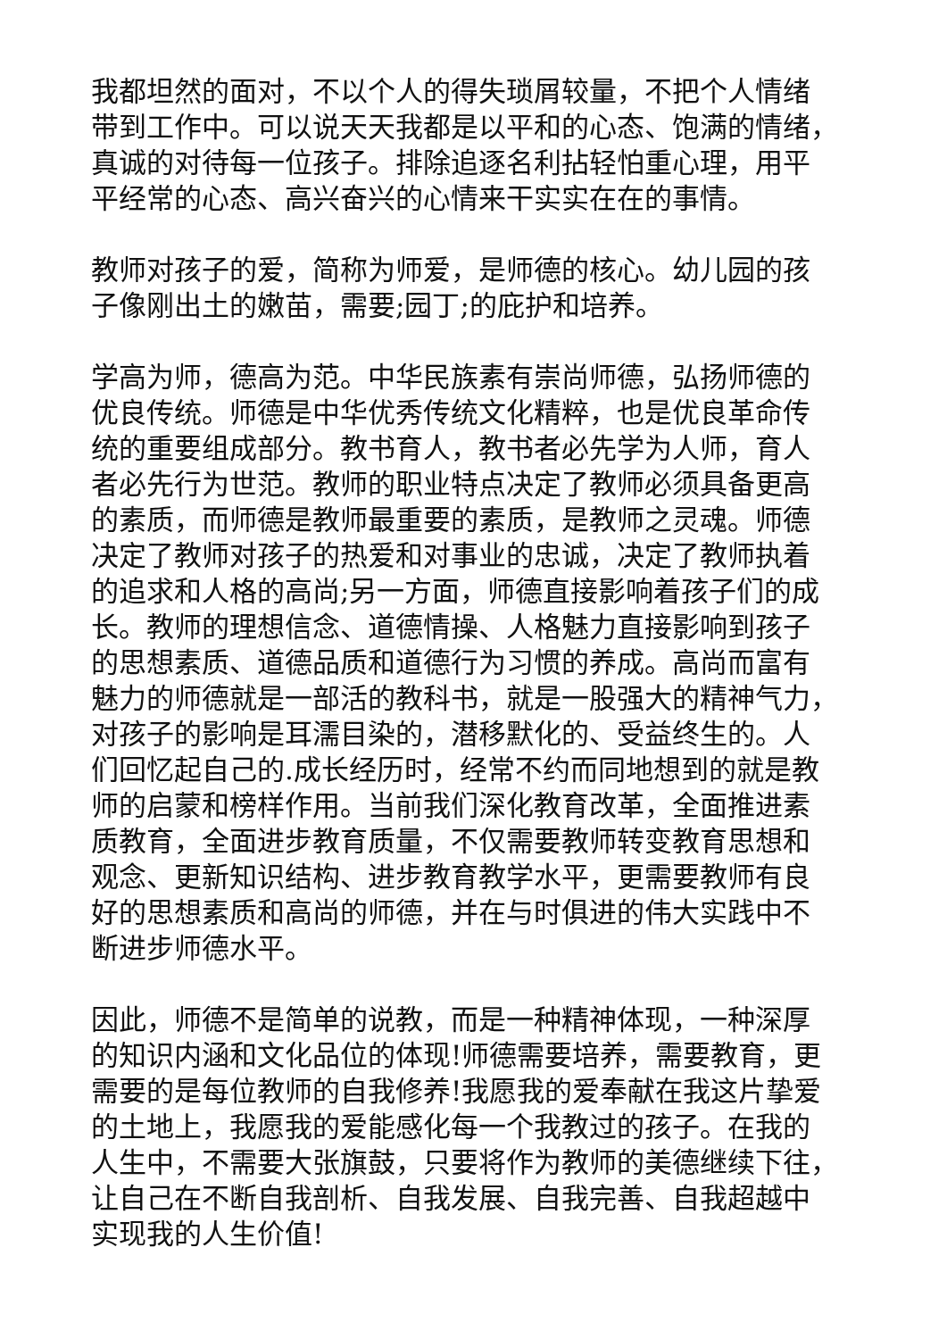我都坦然的面对，不以个人的得失琐屑较量，不把个人情绪
带到工作中。可以说天天我都是以平和的心态、饱满的情绪，
真诚的对待每一位孩子。排除追逐名利拈轻怕重心理，用平
平经常的心态、高兴奋兴的心情来干实实在在的事情。
教师对孩子的爱，简称为师爱，是师德的核心。幼儿园的孩
子像刚出土的嫩苗，需要;园丁;的庇护和培养。
学高为师，德高为范。中华民族素有崇尚师德，弘扬师德的
优良传统。师德是中华优秀传统文化精粹，也是优良革命传
统的重要组成部分。教书育人，教书者必先学为人师，育人
者必先行为世范。教师的职业特点决定了教师必须具备更高
的素质，而师德是教师最重要的素质，是教师之灵魂。师德
决定了教师对孩子的热爱和对事业的忠诚，决定了教师执着
的追求和人格的高尚;另一方面，师德直接影响着孩子们的成
长。教师的理想信念、道德情操、人格魅力直接影响到孩子
的思想素质、道德品质和道德行为习惯的养成。高尚而富有
魅力的师德就是一部活的教科书，就是一股强大的精神气力，
对孩子的影响是耳濡目染的，潜移默化的、受益终生的。人
们回忆起自己的.成长经历时，经常不约而同地想到的就是教
师的启蒙和榜样作用。当前我们深化教育改革，全面推进素
质教育，全面进步教育质量，不仅需要教师转变教育思想和
观念、更新知识结构、进步教育教学水平，更需要教师有良
好的思想素质和高尚的师德，并在与时俱进的伟大实践中不
断进步师德水平。
因此，师德不是简单的说教，而是一种精神体现，一种深厚
的知识内涵和文化品位的体现!师德需要培养，需要教育，更
需要的是每位教师的自我修养!我愿我的爱奉献在我这片挚爱
的土地上，我愿我的爱能感化每一个我教过的孩子。在我的
人生中，不需要大张旗鼓，只要将作为教师的美德继续下往，
让自己在不断自我剖析、自我发展、自我完善、自我超越中
实现我的人生价值!